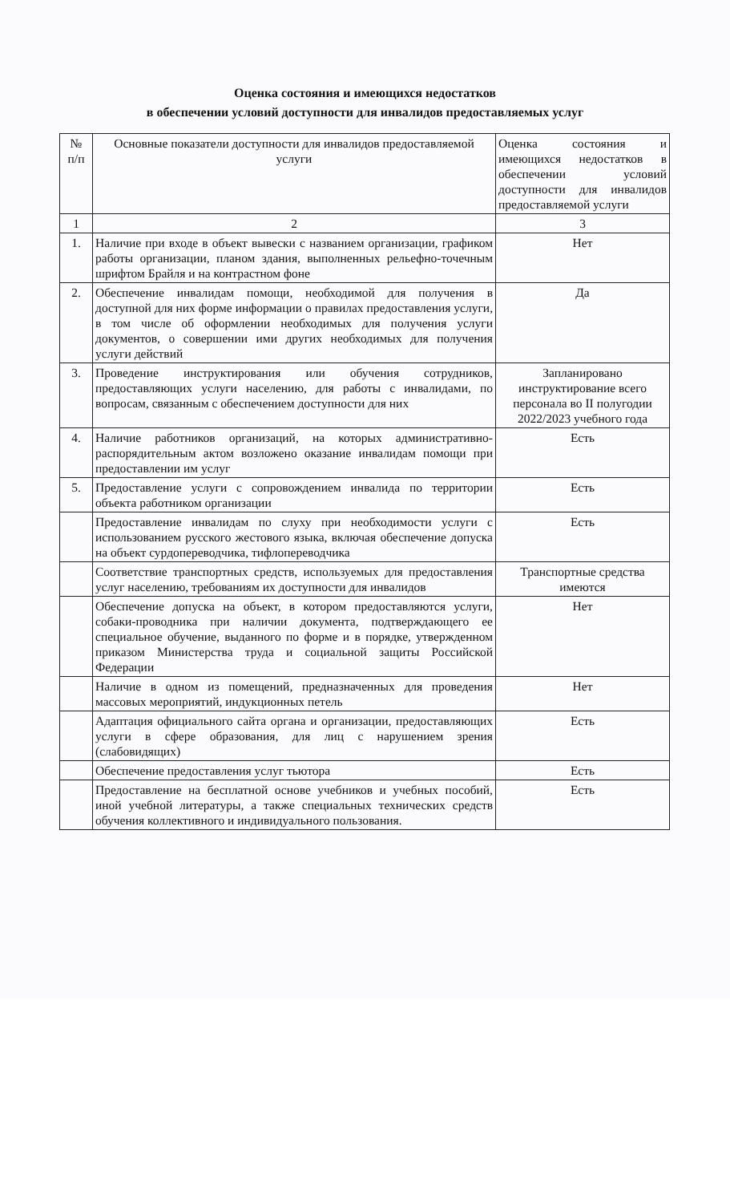Оценка состояния и имеющихся недостатков
в обеспечении условий доступности для инвалидов предоставляемых услуг
| № п/п | Основные показатели доступности для инвалидов предоставляемой услуги | Оценка состояния и имеющихся недостатков в обеспечении условий доступности для инвалидов предоставляемой услуги |
| --- | --- | --- |
| 1 | 2 | 3 |
| 1. | Наличие при входе в объект вывески с названием организации, графиком работы организации, планом здания, выполненных рельефно-точечным шрифтом Брайля и на контрастном фоне | Нет |
| 2. | Обеспечение инвалидам помощи, необходимой для получения в доступной для них форме информации о правилах предоставления услуги, в том числе об оформлении необходимых для получения услуги документов, о совершении ими других необходимых для получения услуги действий | Да |
| 3. | Проведение инструктирования или обучения сотрудников, предоставляющих услуги населению, для работы с инвалидами, по вопросам, связанным с обеспечением доступности для них | Запланировано инструктирование всего персонала во II полугодии 2022/2023 учебного года |
| 4. | Наличие работников организаций, на которых административно-распорядительным актом возложено оказание инвалидам помощи при предоставлении им услуг | Есть |
| 5. | Предоставление услуги с сопровождением инвалида по территории объекта работником организации | Есть |
| | Предоставление инвалидам по слуху при необходимости услуги с использованием русского жестового языка, включая обеспечение допуска на объект сурдопереводчика, тифлопереводчика | Есть |
| | Соответствие транспортных средств, используемых для предоставления услуг населению, требованиям их доступности для инвалидов | Транспортные средства имеются |
| | Обеспечение допуска на объект, в котором предоставляются услуги, собаки-проводника при наличии документа, подтверждающего ее специальное обучение, выданного по форме и в порядке, утвержденном приказом Министерства труда и социальной защиты Российской Федерации | Нет |
| | Наличие в одном из помещений, предназначенных для проведения массовых мероприятий, индукционных петель | Нет |
| | Адаптация официального сайта органа и организации, предоставляющих услуги в сфере образования, для лиц с нарушением зрения (слабовидящих) | Есть |
| | Обеспечение предоставления услуг тьютора | Есть |
| | Предоставление на бесплатной основе учебников и учебных пособий, иной учебной литературы, а также специальных технических средств обучения коллективного и индивидуального пользования. | Есть |